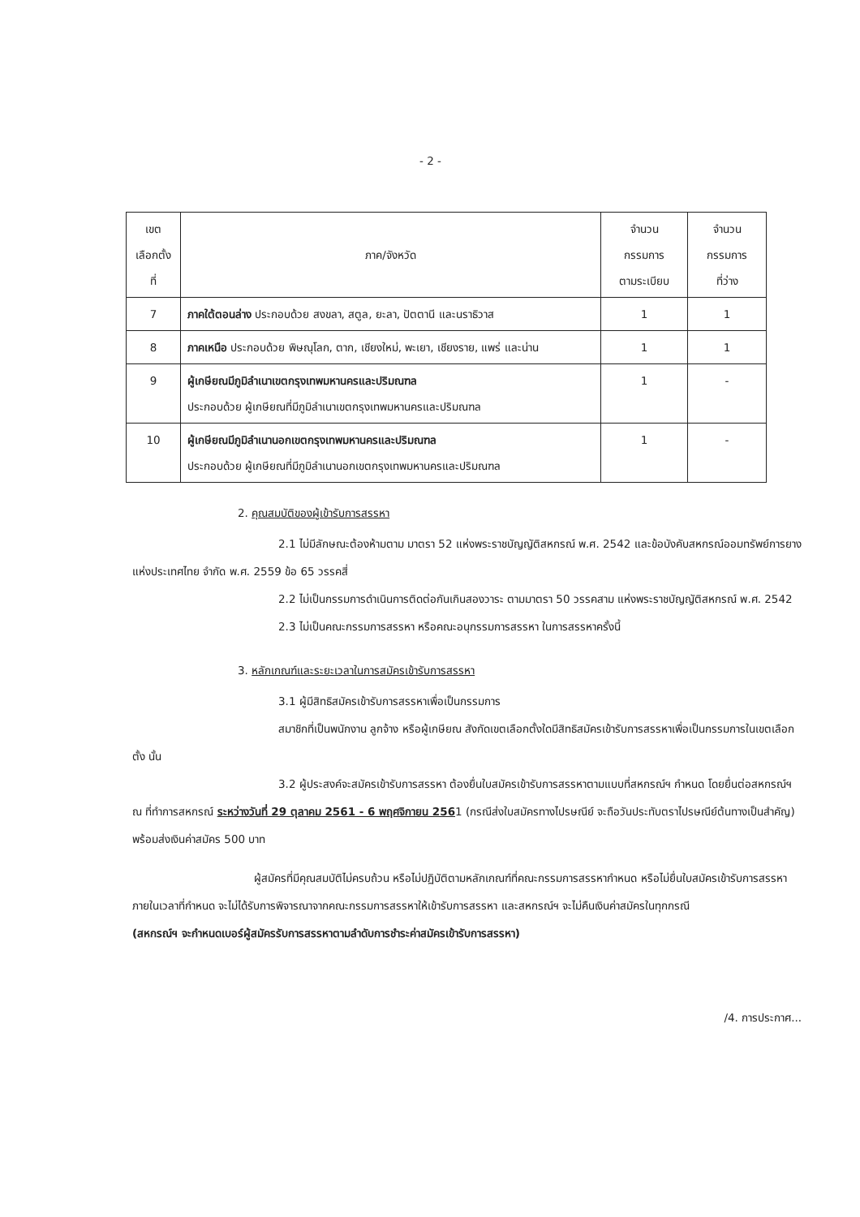- 2 -
| เขต เลือกตั้ง ที่ | ภาค/จังหวัด | จำนวน กรรมการ ตามระเบียบ | จำนวน กรรมการ ที่ว่าง |
| --- | --- | --- | --- |
| 7 | ภาคใต้ตอนล่าง ประกอบด้วย สงขลา, สตูล, ยะลา, ปัตตานี และนราธิวาส | 1 | 1 |
| 8 | ภาคเหนือ ประกอบด้วย พิษณุโลก, ตาก, เชียงใหม่, พะเยา, เชียงราย, แพร่ และน่าน | 1 | 1 |
| 9 | ผู้เกษียณมีภูมิลำเนาเขตกรุงเทพมหานครและปริมณฑล ประกอบด้วย ผู้เกษียณที่มีภูมิลำเนาเขตกรุงเทพมหานครและปริมณฑล | 1 | - |
| 10 | ผู้เกษียณมีภูมิลำเนานอกเขตกรุงเทพมหานครและปริมณฑล ประกอบด้วย ผู้เกษียณที่มีภูมิลำเนานอกเขตกรุงเทพมหานครและปริมณฑล | 1 | - |
2. คุณสมบัติของผู้เข้ารับการสรรหา
2.1 ไม่มีลักษณะต้องห้ามตาม มาตรา 52 แห่งพระราชบัญญัติสหกรณ์ พ.ศ. 2542 และข้อบังคับสหกรณ์ออมทรัพย์การยางแห่งประเทศไทย จำกัด พ.ศ. 2559 ข้อ 65 วรรคสี่
2.2 ไม่เป็นกรรมการดำเนินการติดต่อกันเกินสองวาระ ตามมาตรา 50 วรรคสาม แห่งพระราชบัญญัติสหกรณ์ พ.ศ. 2542
2.3 ไม่เป็นคณะกรรมการสรรหา หรือคณะอนุกรรมการสรรหา ในการสรรหาครั้งนี้
3. หลักเกณฑ์และระยะเวลาในการสมัครเข้ารับการสรรหา
3.1 ผู้มีสิทธิสมัครเข้ารับการสรรหาเพื่อเป็นกรรมการ
สมาชิกที่เป็นพนักงาน ลูกจ้าง หรือผู้เกษียณ สังกัดเขตเลือกตั้งใดมีสิทธิสมัครเข้ารับการสรรหาเพื่อเป็นกรรมการในเขตเลือกตั้ง นั้น
3.2 ผู้ประสงค์จะสมัครเข้ารับการสรรหา ต้องยื่นใบสมัครเข้ารับการสรรหาตามแบบที่สหกรณ์ฯ กำหนด โดยยื่นต่อสหกรณ์ฯ ณ ที่ทำการสหกรณ์ ระหว่างวันที่ 29 ตุลาคม 2561 - 6 พฤศจิกายน 2561 (กรณีส่งใบสมัครทางไปรษณีย์ จะถือวันประทับตราไปรษณีย์ต้นทางเป็นสำคัญ) พร้อมส่งเงินค่าสมัคร 500 บาท
ผู้สมัครที่มีคุณสมบัติไม่ครบถ้วน หรือไม่ปฏิบัติตามหลักเกณฑ์ที่คณะกรรมการสรรหากำหนด หรือไม่ยื่นใบสมัครเข้ารับการสรรหาภายในเวลาที่กำหนด จะไม่ได้รับการพิจารณาจากคณะกรรมการสรรหาให้เข้ารับการสรรหา และสหกรณ์ฯ จะไม่คืนเงินค่าสมัครในทุกกรณี
(สหกรณ์ฯ จะกำหนดเบอร์ผู้สมัครรับการสรรหาตามลำดับการชำระค่าสมัครเข้ารับการสรรหา)
/4. การประกาศ...